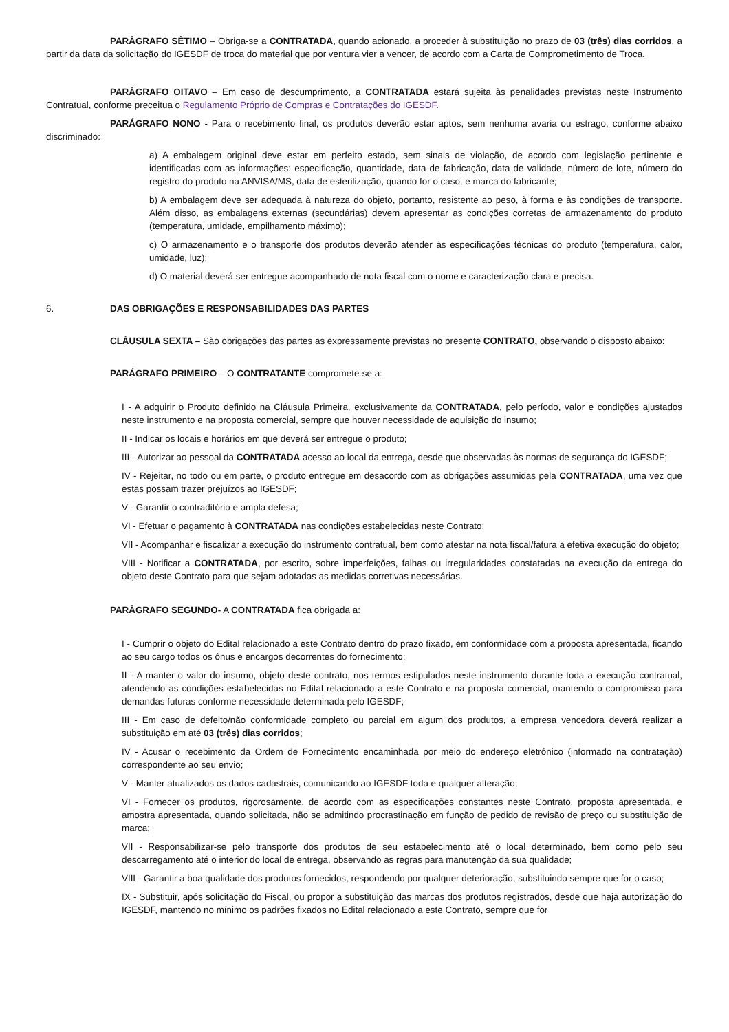PARÁGRAFO SÉTIMO – Obriga-se a CONTRATADA, quando acionado, a proceder à substituição no prazo de 03 (três) dias corridos, a partir da data da solicitação do IGESDF de troca do material que por ventura vier a vencer, de acordo com a Carta de Comprometimento de Troca.
PARÁGRAFO OITAVO – Em caso de descumprimento, a CONTRATADA estará sujeita às penalidades previstas neste Instrumento Contratual, conforme preceitua o Regulamento Próprio de Compras e Contratações do IGESDF.
PARÁGRAFO NONO - Para o recebimento final, os produtos deverão estar aptos, sem nenhuma avaria ou estrago, conforme abaixo discriminado:
a) A embalagem original deve estar em perfeito estado, sem sinais de violação, de acordo com legislação pertinente e identificadas com as informações: especificação, quantidade, data de fabricação, data de validade, número de lote, número do registro do produto na ANVISA/MS, data de esterilização, quando for o caso, e marca do fabricante;
b) A embalagem deve ser adequada à natureza do objeto, portanto, resistente ao peso, à forma e às condições de transporte. Além disso, as embalagens externas (secundárias) devem apresentar as condições corretas de armazenamento do produto (temperatura, umidade, empilhamento máximo);
c) O armazenamento e o transporte dos produtos deverão atender às especificações técnicas do produto (temperatura, calor, umidade, luz);
d) O material deverá ser entregue acompanhado de nota fiscal com o nome e caracterização clara e precisa.
6. DAS OBRIGAÇÕES E RESPONSABILIDADES DAS PARTES
CLÁUSULA SEXTA – São obrigações das partes as expressamente previstas no presente CONTRATO, observando o disposto abaixo:
PARÁGRAFO PRIMEIRO – O CONTRATANTE compromete-se a:
I - A adquirir o Produto definido na Cláusula Primeira, exclusivamente da CONTRATADA, pelo período, valor e condições ajustados neste instrumento e na proposta comercial, sempre que houver necessidade de aquisição do insumo;
II - Indicar os locais e horários em que deverá ser entregue o produto;
III - Autorizar ao pessoal da CONTRATADA acesso ao local da entrega, desde que observadas às normas de segurança do IGESDF;
IV - Rejeitar, no todo ou em parte, o produto entregue em desacordo com as obrigações assumidas pela CONTRATADA, uma vez que estas possam trazer prejuízos ao IGESDF;
V - Garantir o contraditório e ampla defesa;
VI - Efetuar o pagamento à CONTRATADA nas condições estabelecidas neste Contrato;
VII - Acompanhar e fiscalizar a execução do instrumento contratual, bem como atestar na nota fiscal/fatura a efetiva execução do objeto;
VIII - Notificar a CONTRATADA, por escrito, sobre imperfeições, falhas ou irregularidades constatadas na execução da entrega do objeto deste Contrato para que sejam adotadas as medidas corretivas necessárias.
PARÁGRAFO SEGUNDO- A CONTRATADA fica obrigada a:
I - Cumprir o objeto do Edital relacionado a este Contrato dentro do prazo fixado, em conformidade com a proposta apresentada, ficando ao seu cargo todos os ônus e encargos decorrentes do fornecimento;
II - A manter o valor do insumo, objeto deste contrato, nos termos estipulados neste instrumento durante toda a execução contratual, atendendo as condições estabelecidas no Edital relacionado a este Contrato e na proposta comercial, mantendo o compromisso para demandas futuras conforme necessidade determinada pelo IGESDF;
III - Em caso de defeito/não conformidade completo ou parcial em algum dos produtos, a empresa vencedora deverá realizar a substituição em até 03 (três) dias corridos;
IV - Acusar o recebimento da Ordem de Fornecimento encaminhada por meio do endereço eletrônico (informado na contratação) correspondente ao seu envio;
V - Manter atualizados os dados cadastrais, comunicando ao IGESDF toda e qualquer alteração;
VI - Fornecer os produtos, rigorosamente, de acordo com as especificações constantes neste Contrato, proposta apresentada, e amostra apresentada, quando solicitada, não se admitindo procrastinação em função de pedido de revisão de preço ou substituição de marca;
VII - Responsabilizar-se pelo transporte dos produtos de seu estabelecimento até o local determinado, bem como pelo seu descarregamento até o interior do local de entrega, observando as regras para manutenção da sua qualidade;
VIII - Garantir a boa qualidade dos produtos fornecidos, respondendo por qualquer deterioração, substituindo sempre que for o caso;
IX - Substituir, após solicitação do Fiscal, ou propor a substituição das marcas dos produtos registrados, desde que haja autorização do IGESDF, mantendo no mínimo os padrões fixados no Edital relacionado a este Contrato, sempre que for